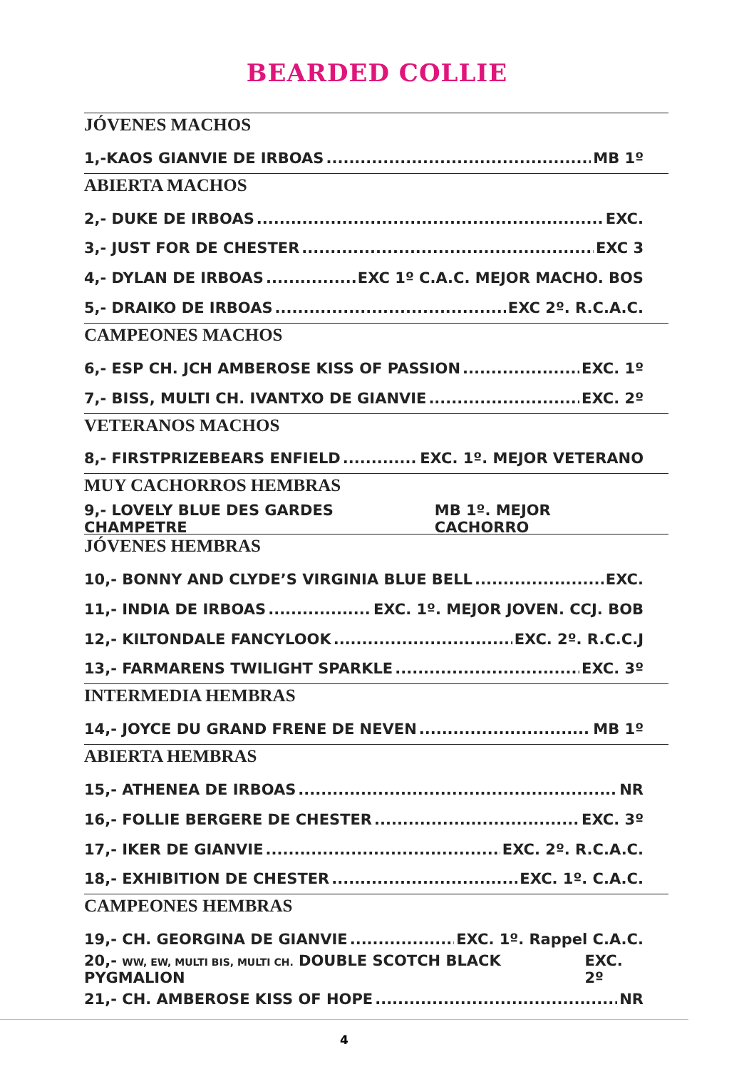BEARDED COLLIE
JÓVENES MACHOS
1,-KAOS GIANVIE DE IRBOAS MB 1º
ABIERTA MACHOS
2,- DUKE DE IRBOAS EXC.
3,- JUST FOR DE CHESTER EXC 3
4,- DYLAN DE IRBOAS EXC 1º C.A.C. MEJOR MACHO. BOS
5,- DRAIKO DE IRBOAS EXC 2º. R.C.A.C.
CAMPEONES MACHOS
6,- ESP CH. JCH AMBEROSE KISS OF PASSION EXC. 1º
7,- BISS, MULTI CH. IVANTXO DE GIANVIE EXC. 2º
VETERANOS MACHOS
8,- FIRSTPRIZEBEARS ENFIELD EXC. 1º. MEJOR VETERANO
MUY CACHORROS HEMBRAS
9,- LOVELY BLUE DES GARDES CHAMPETRE MB 1º. MEJOR CACHORRO
JÓVENES HEMBRAS
10,- BONNY AND CLYDE’S VIRGINIA BLUE BELL EXC.
11,- INDIA DE IRBOAS EXC. 1º. MEJOR JOVEN. CCJ. BOB
12,- KILTONDALE FANCYLOOK EXC. 2º. R.C.C.J
13,- FARMARENS TWILIGHT SPARKLE EXC. 3º
INTERMEDIA HEMBRAS
14,- JOYCE DU GRAND FRENE DE NEVEN MB 1º
ABIERTA HEMBRAS
15,- ATHENEA DE IRBOAS NR
16,- FOLLIE BERGERE DE CHESTER EXC. 3º
17,- IKER DE GIANVIE EXC. 2º. R.C.A.C.
18,- EXHIBITION DE CHESTER EXC. 1º. C.A.C.
CAMPEONES HEMBRAS
19,- CH. GEORGINA DE GIANVIE EXC. 1º. Rappel C.A.C.
20,- WW, EW, MULTI BIS, MULTI CH. DOUBLE SCOTCH BLACK PYGMALION EXC. 2º
21,- CH. AMBEROSE KISS OF HOPE NR
4